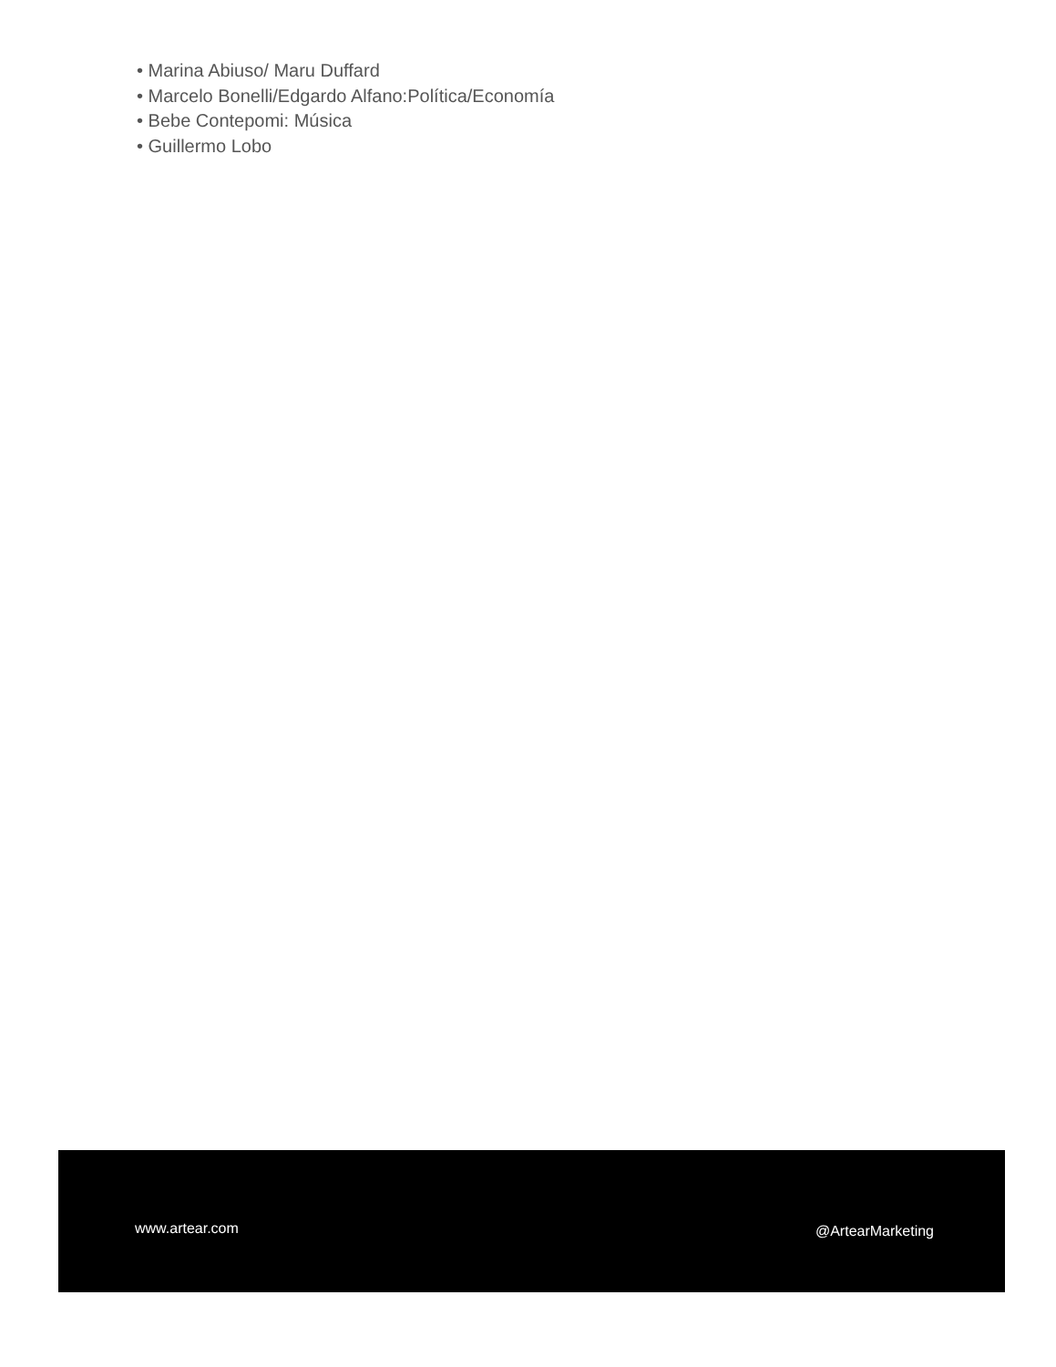• Marina Abiuso/ Maru Duffard
• Marcelo Bonelli/Edgardo Alfano:Política/Economía
• Bebe Contepomi: Música
• Guillermo Lobo
www.artear.com @ArtearMarketing